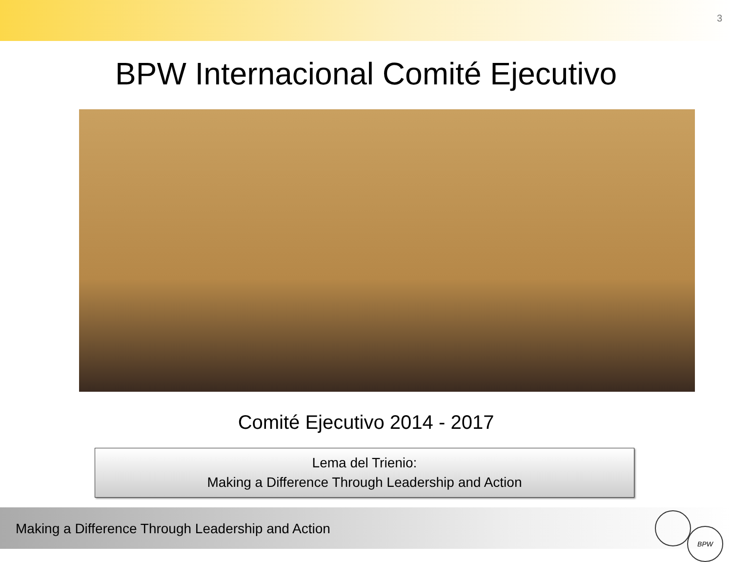3
BPW Internacional Comité Ejecutivo
Comité Ejecutivo 2014 - 2017
Lema del Trienio:
Making a Difference Through Leadership and Action
Making a Difference Through Leadership and Action
BPW